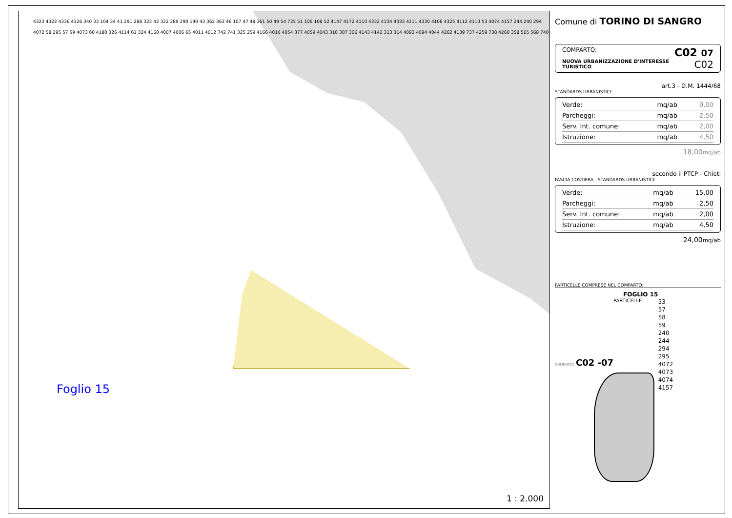4323 4322 4336 4326 340 33 104 34 41 291 288 323 42 322 289 290 190 43 362 363 46 107 47 48 361 50 49 54 735 51 106 108 52 4147 4172 4110 4332 4334 4333 4111 4330 4106 4325 4112 4113 53 4074 4157 244 240 294 4072 58 295 57 59 4073 60 4180 326 4114 61 324 4160 4007 4006 65 4011 4012 742 741 325 259 4166 4010 4054 377 4059 4043 310 307 306 4143 4142 313 314 4093 4094 4044 4262 4139 737 4259 738 4260 358 565 568 740
Foglio 15
1 : 2.000
Comune di TORINO DI SANGRO
COMPARTO: C02 07
NUOVA URBANIZZAZIONE D'INTERESSE TURISTICO C02
art.3 - D.M. 1444/68
STANDARDS URBANISTICI:
| Verde: | mq/ab | 9,00 |
| Parcheggi: | mq/ab | 2,50 |
| Serv. Int. comune: | mq/ab | 2,00 |
| Istruzione: | mq/ab | 4,50 |
18,00mq/ab
secondo il PTCP - Chieti
FASCIA COSTIERA - STANDARDS URBANISTICI:
| Verde: | mq/ab | 15,00 |
| Parcheggi: | mq/ab | 2,50 |
| Serv. Int. comune: | mq/ab | 2,00 |
| Istruzione: | mq/ab | 4,50 |
24,00mq/ab
PARTICELLE COMPRESE NEL COMPARTO:
FOGLIO 15
PARTICELLE: 53
57
58
59
240
244
294
295
4072
4073
4074
4157
COMPARTO C02 -07